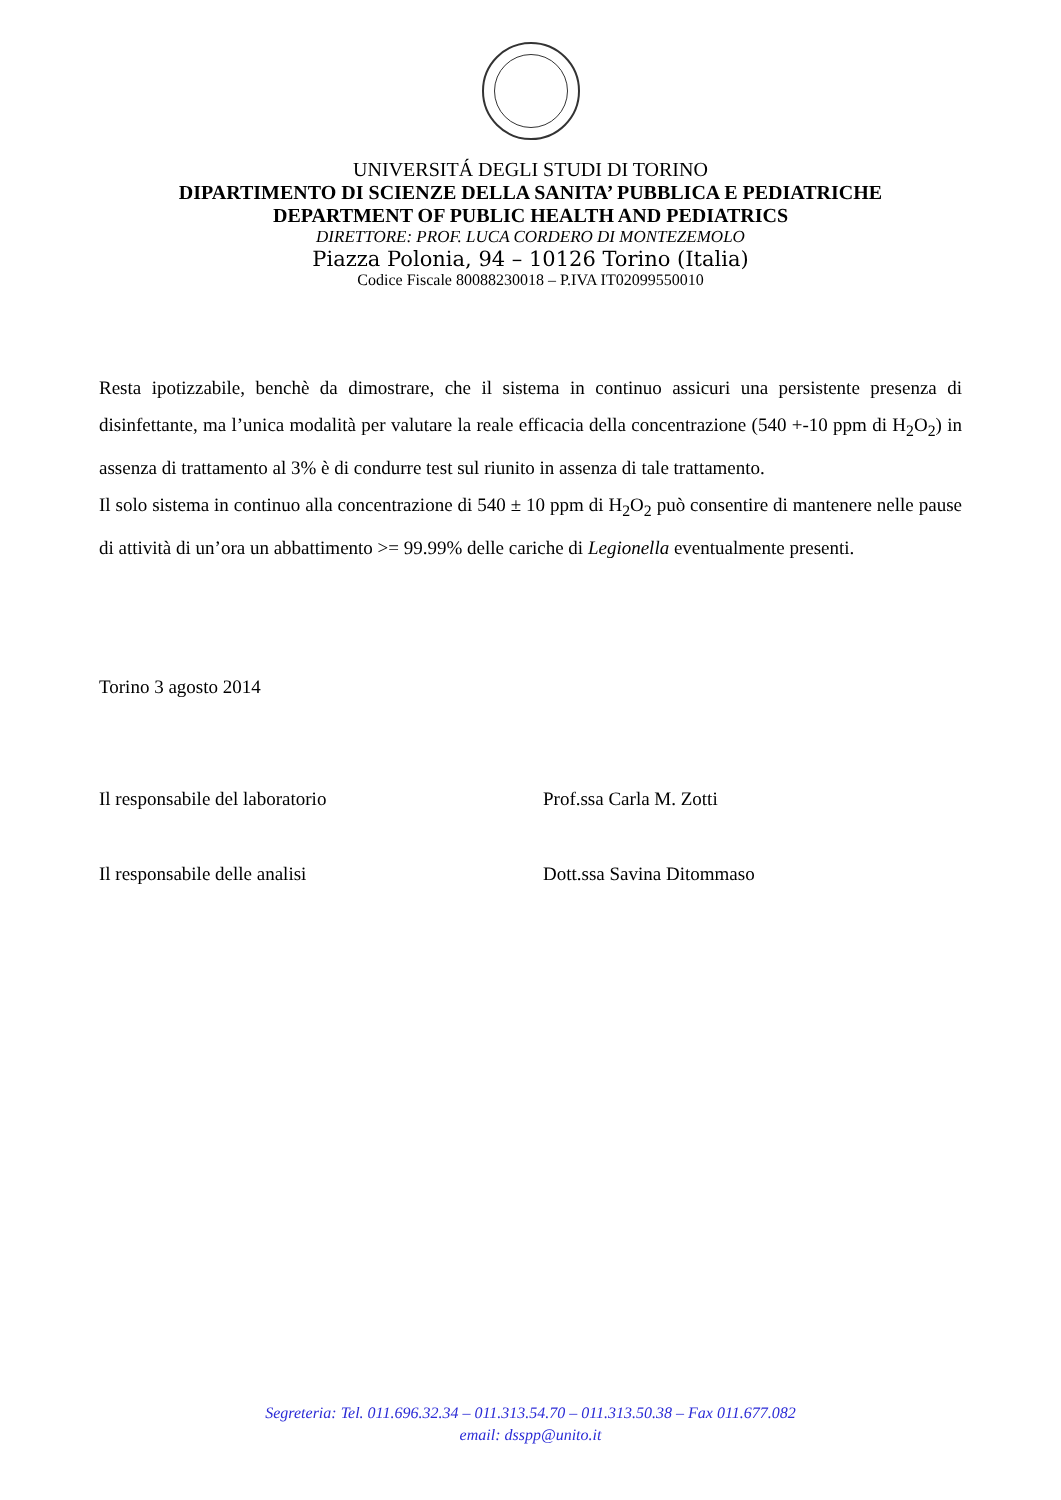UNIVERSITÁ DEGLI STUDI DI TORINO
DIPARTIMENTO DI SCIENZE DELLA SANITA’ PUBBLICA E PEDIATRICHE
DEPARTMENT OF PUBLIC HEALTH AND PEDIATRICS
DIRETTORE: PROF. LUCA CORDERO DI MONTEZEMOLO
Piazza Polonia, 94 – 10126 Torino (Italia)
Codice Fiscale 80088230018 – P.IVA IT02099550010
Resta ipotizzabile, benchè da dimostrare, che il sistema in continuo assicuri una persistente presenza di disinfettante, ma l’unica modalità per valutare la reale efficacia della concentrazione (540 +-10 ppm di H<sub>2</sub>O<sub>2</sub>) in assenza di trattamento al 3% è di condurre test sul riunito in assenza di tale trattamento.
Il solo sistema in continuo alla concentrazione di 540 ± 10 ppm di H<sub>2</sub>O<sub>2</sub> può consentire di mantenere nelle pause di attività di un’ora un abbattimento >= 99.99% delle cariche di Legionella eventualmente presenti.
Torino 3 agosto 2014
Il responsabile del laboratorio Prof.ssa Carla M. Zotti
Il responsabile delle analisi Dott.ssa Savina Ditommaso
Segreteria: Tel. 011.696.32.34 – 011.313.54.70 – 011.313.50.38 – Fax 011.677.082
email: dsspp@unito.it